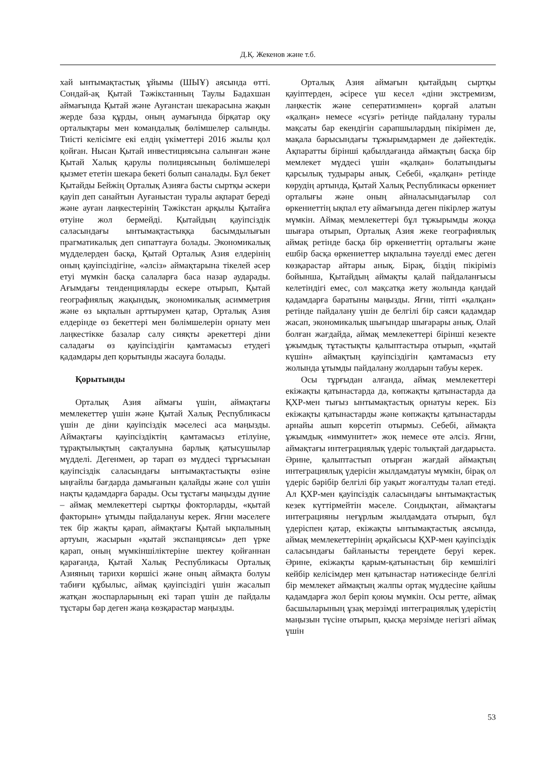Д.Қ. Жекенов және т.б.
хай ынтымақтастық ұйымы (ШЫҰ) аясында өтті. Сондай-ақ Қытай Тәжікстанның Таулы Бадахшан аймағында Қытай және Ауғанстан шекарасына жақын жерде база құрды, оның аумағында бірқатар оқу орталықтары мен командалық бөлімшелер салынды. Тиісті келісімге екі елдің үкіметтері 2016 жылы қол қойған. Нысан Қытай инвестициясына салынған және Қытай Халық қарулы полициясының бөлімшелері қызмет ететін шекара бекеті болып саналады. Бұл бекет Қытайды Бейжің Орталық Азияға басты сыртқы әскери қауіп деп санайтын Ауғаныстан туралы ақпарат береді және ауған лаңкестерінің Тәжікстан арқылы Қытайға өтуіне жол бермейді. Қытайдың қауіпсіздік саласындағы ынтымақтастыққа басымдылығын прагматикалық деп сипаттауға болады. Экономикалық мүдделерден басқа, Қытай Орталық Азия елдерінің оның қауіпсіздігіне, «әлсіз» аймақтарына тікелей әсер етуі мүмкін басқа салаларға баса назар аударады. Ағымдағы тенденцияларды ескере отырып, Қытай географиялық жақындық, экономикалық асимметрия және өз ықпалын арттырумен қатар, Орталық Азия елдерінде өз бекеттері мен бөлімшелерін орнату мен лаңкестікке базалар салу сияқты әрекеттері діни саладағы өз қауіпсіздігін қамтамасыз етудегі қадамдары деп қорытынды жасауға болады.
Қорытынды
Орталық Азия аймағы үшін, аймақтағы мемлекеттер үшін және Қытай Халық Республикасы үшін де діни қауіпсіздік мәселесі аса маңызды. Аймақтағы қауіпсіздіктің қамтамасыз етілуіне, тұрақтылықтың сақталуына барлық қатысушылар мүдделі. Дегенмен, әр тарап өз мүддесі тұрғысынан қауіпсіздік саласындағы ынтымақтастықты өзіне ыңғайлы бағдарда дамығанын қалайды және сол үшін нақты қадамдарға барады. Осы тұстағы маңызды дүние – аймақ мемлекеттері сыртқы фокторларды, «қытай факторын» ұтымды пайдалануы керек. Яғни мәселеге тек бір жақты қарап, аймақтағы Қытай ықпалының артуын, жасырын «қытай экспанциясы» деп үрке қарап, оның мүмкіншіліктеріне шектеу қойғаннан қарағанда, Қытай Халық Республикасы Орталық Азияның тарихи көршісі және оның аймақта болуы табиғи құбылыс, аймақ қауіпсіздігі үшін жасалып жатқан жоспарларының екі тарап үшін де пайдалы тұстары бар деген жаңа көзқарастар маңызды.
Орталық Азия аймағын қытайдың сыртқы қауіптерден, әсіресе үш кесел «діни экстремизм, лаңкестік және сеператизмнен» қорғай алатын «қалқан» немесе «сүзгі» ретінде пайдалану туралы мақсаты бар екендігін сарапшылардың пікірімен де, мақала барысындағы тұжырымдармен де дәйектедік. Ақпаратты бірінші қабылдағанда аймақтың басқа бір мемлекет мүддесі үшін «қалқан» болатындығы қарсылық тудырары анық. Себебі, «қалқан» ретінде көрудің артында, Қытай Халық Республикасы өркениет орталығы және оның айналасындағылар сол өркениеттің ықпал ету аймағында деген пікірлер жатуы мүмкін. Аймақ мемлекеттері бұл тұжырымды жоққа шығара отырып, Орталық Азия жеке географиялық аймақ ретінде басқа бір өркениеттің орталығы және ешбір басқа өркениеттер ықпалына тәуелді емес деген көзқарастар айтары анық. Бірақ, біздің пікіріміз бойынша, Қытайдың аймақты қалай пайдаланғысы келетіндігі емес, сол мақсатқа жету жолында қандай қадамдарға баратыны маңызды. Яғни, тіпті «қалқан» ретінде пайдалану үшін де белгілі бір саяси қадамдар жасап, экономикалық шығындар шығарары анық. Олай болған жағдайда, аймақ мемлекеттері бірінші кезекте ұжымдық тұтастықты қалыптастыра отырып, «қытай күшін» аймақтың қауіпсіздігін қамтамасыз ету жолында ұтымды пайдалану жолдарын табуы керек.
Осы тұрғыдан алғанда, аймақ мемлекеттері екіжақты қатынастарда да, көпжақты қатынастарда да ҚХР-мен тығыз ынтымақтастық орнатуы керек. Біз екіжақты қатынастарды және көпжақты қатынастарды арнайы ашып көрсетіп отырмыз. Себебі, аймақта ұжымдық «иммунитет» жоқ немесе өте әлсіз. Яғни, аймақтағы интеграциялық үдеріс толықтай дағдарыста. Әрине, қалыптастып отырған жағдай аймақтың интеграциялық үдерісін жылдамдатуы мүмкін, бірақ ол үдеріс бәрібір белгілі бір уақыт жоғалтуды талап етеді. Ал ҚХР-мен қауіпсіздік саласындағы ынтымақтастық кезек күттірмейтін мәселе. Сондықтан, аймақтағы интеграцияны неғұрлым жылдамдата отырып, бұл үдеріспен қатар, екіжақты ынтымақтастық аясында, аймақ мемлекеттерінің әрқайсысы ҚХР-мен қауіпсіздік саласындағы байланысты тереңдете беруі керек. Әрине, екіжақты қарым-қатынастың бір кемшілігі кейбір келісімдер мен қатынастар нәтижесінде белгілі бір мемлекет аймақтың жалпы ортақ мүддесіне қайшы қадамдарға жол беріп қоюы мүмкін. Осы ретте, аймақ басшыларының ұзақ мерзімді интеграциялық үдерістің маңызын түсіне отырып, қысқа мерзімде негізгі аймақ үшін
53